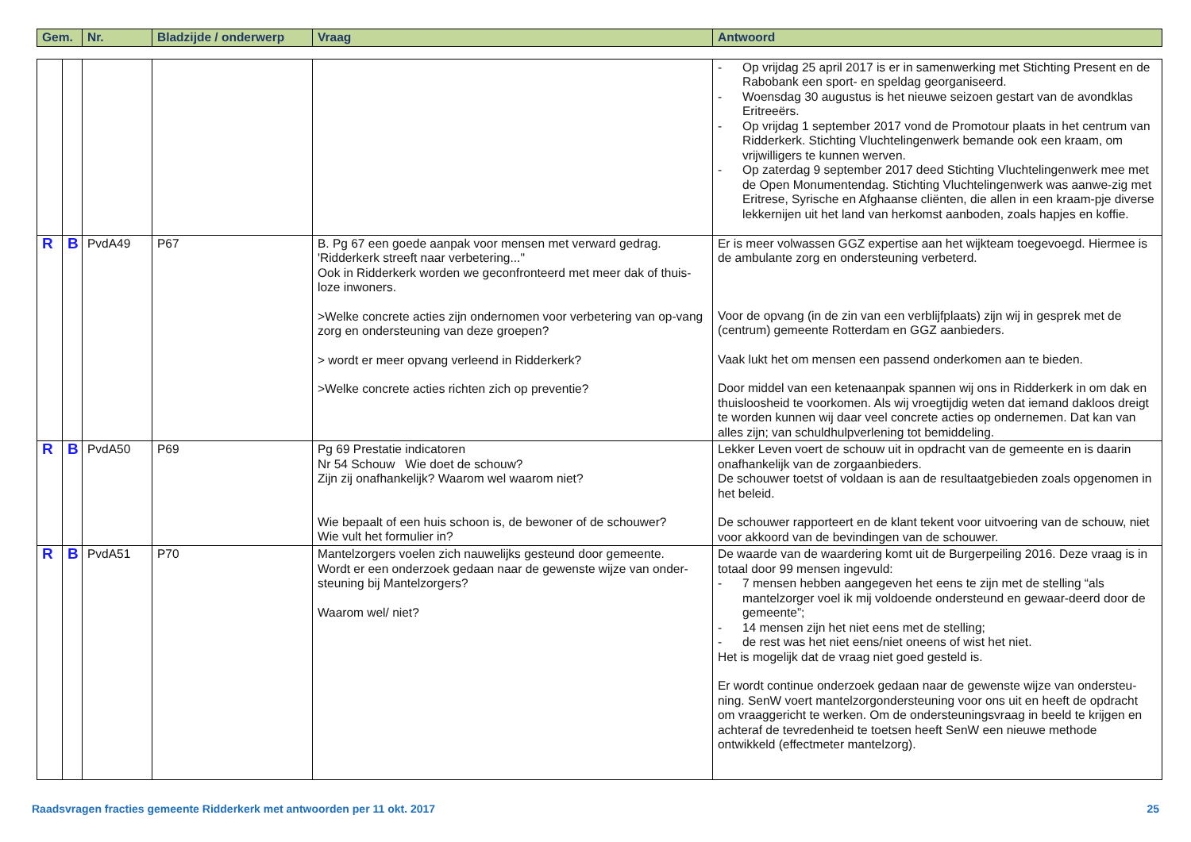| Gem. | Nr. | Bladzijde / onderwerp | Vraag | Antwoord |
| --- | --- | --- | --- | --- |
| | | | | | - Op vrijdag 25 april 2017 is er in samenwerking met Stichting Present en de Rabobank een sport- en speldag georganiseerd. - Woensdag 30 augustus is het nieuwe seizoen gestart van de avondklas Eritreeërs. - Op vrijdag 1 september 2017 vond de Promotour plaats in het centrum van Ridderkerk. Stichting Vluchtelingenwerk bemande ook een kraam, om vrijwilligers te kunnen werven. - Op zaterdag 9 september 2017 deed Stichting Vluchtelingenwerk mee met de Open Monumentendag. Stichting Vluchtelingenwerk was aanwe-zig met Eritrese, Syrische en Afghaanse cliënten, die allen in een kraam-pje diverse lekkernijen uit het land van herkomst aanboden, zoals hapjes en koffie. |
| R | B | PvdA49 | P67 | B. Pg 67 een goede aanpak voor mensen met verward gedrag. 'Ridderkerk streeft naar verbetering..." Ook in Ridderkerk worden we geconfronteerd met meer dak of thuis-loze inwoners. >Welke concrete acties zijn ondernomen voor verbetering van op-vang zorg en ondersteuning van deze groepen? > wordt er meer opvang verleend in Ridderkerk? >Welke concrete acties richten zich op preventie? | Er is meer volwassen GGZ expertise aan het wijkteam toegevoegd. Hiermee is de ambulante zorg en ondersteuning verbeterd. Voor de opvang (in de zin van een verblijfplaats) zijn wij in gesprek met de (centrum) gemeente Rotterdam en GGZ aanbieders. Vaak lukt het om mensen een passend onderkomen aan te bieden. Door middel van een ketenaanpak spannen wij ons in Ridderkerk in om dak en thuisloosheid te voorkomen. Als wij vroegtijdig weten dat iemand dakloos dreigt te worden kunnen wij daar veel concrete acties op ondernemen. Dat kan van alles zijn; van schuldhulpverlening tot bemiddeling. |
| R | B | PvdA50 | P69 | Pg 69 Prestatie indicatoren Nr 54 Schouw Wie doet de schouw? Zijn zij onafhankelijk? Waarom wel waarom niet? Wie bepaalt of een huis schoon is, de bewoner of de schouwer? Wie vult het formulier in? | Lekker Leven voert de schouw uit in opdracht van de gemeente en is daarin onafhankelijk van de zorgaanbieders. De schouwer toetst of voldaan is aan de resultaatgebieden zoals opgenomen in het beleid. De schouwer rapporteert en de klant tekent voor uitvoering van de schouw, niet voor akkoord van de bevindingen van de schouwer. |
| R | B | PvdA51 | P70 | Mantelzorgers voelen zich nauwelijks gesteund door gemeente. Wordt er een onderzoek gedaan naar de gewenste wijze van onder-steuning bij Mantelzorgers? Waarom wel/ niet? | De waarde van de waardering komt uit de Burgerpeiling 2016. Deze vraag is in totaal door 99 mensen ingevuld: - 7 mensen hebben aangegeven het eens te zijn met de stelling “als mantelzorger voel ik mij voldoende ondersteund en gewaar-deerd door de gemeente”; - 14 mensen zijn het niet eens met de stelling; - de rest was het niet eens/niet oneens of wist het niet. Het is mogelijk dat de vraag niet goed gesteld is. Er wordt continue onderzoek gedaan naar de gewenste wijze van ondersteu-ning. SenW voert mantelzorgondersteuning voor ons uit en heeft de opdracht om vraaggericht te werken. Om de ondersteuningsvraag in beeld te krijgen en achteraf de tevredenheid te toetsen heeft SenW een nieuwe methode ontwikkeld (effectmeter mantelzorg). |
Raadsvragen fracties gemeente Ridderkerk met antwoorden per 11 okt. 2017 25